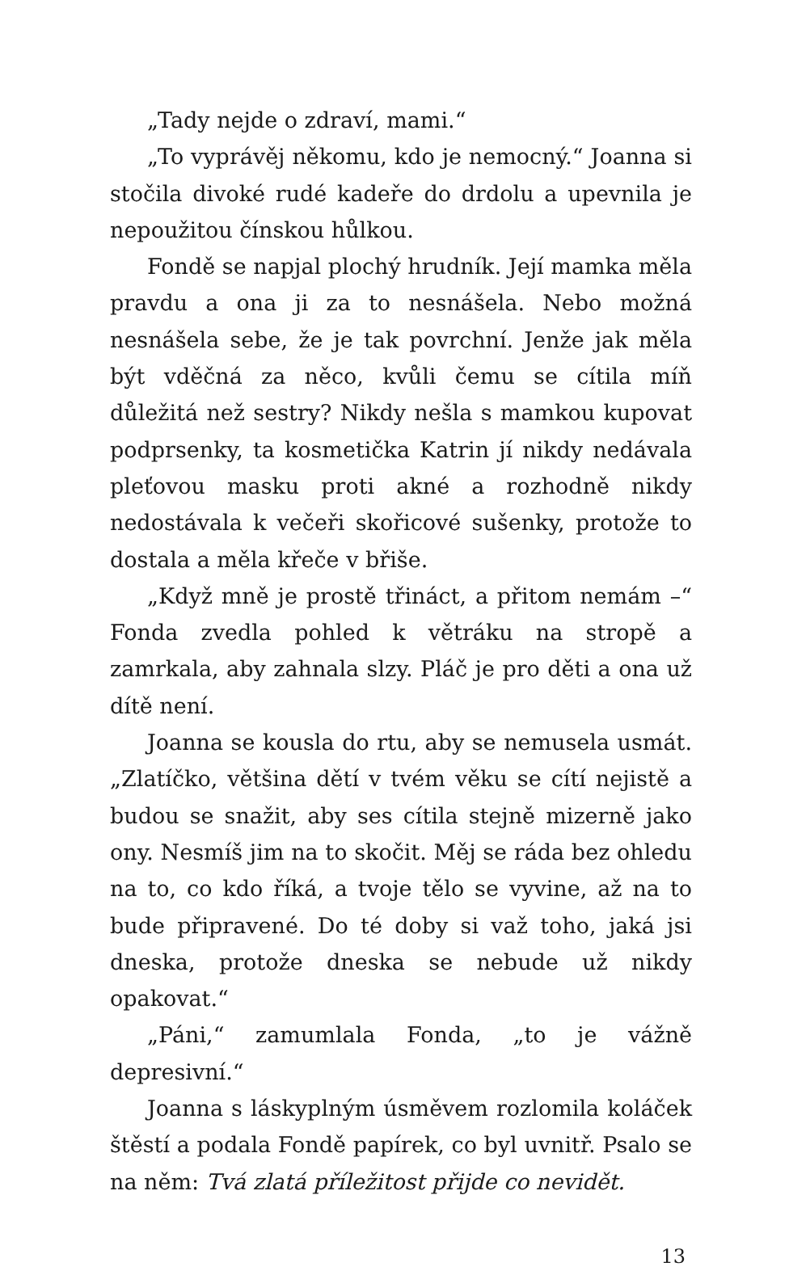„Tady nejde o zdraví, mami.“
„To vyprávěj někomu, kdo je nemocný.“ Joanna si stočila divoké rudé kadeře do drdolu a upevnila je nepoužitou čínskou hůlkou.
Fondě se napjal plochý hrudník. Její mamka měla pravdu a ona ji za to nesnášela. Nebo možná nesnášela sebe, že je tak povrchní. Jenže jak měla být vděčná za něco, kvůli čemu se cítila míň důležitá než sestry? Nikdy nešla s mamkou kupovat podprsenky, ta kosmetička Katrin jí nikdy nedávala pleťovou masku proti akné a rozhodně nikdy nedostávala k večeři skořicové sušenky, protože to dostala a měla křeče v břiše.
„Když mně je prostě třináct, a přitom nemám –“ Fonda zvedla pohled k větráku na stropě a zamrkala, aby zahnala slzy. Pláč je pro děti a ona už dítě není.
Joanna se kousla do rtu, aby se nemusela usmát. „Zlatíčko, většina dětí v tvém věku se cítí nejistě a budou se snažit, aby ses cítila stejně mizerně jako ony. Nesmíš jim na to skočit. Měj se ráda bez ohledu na to, co kdo říká, a tvoje tělo se vyvine, až na to bude připravené. Do té doby si važ toho, jaká jsi dneska, protože dneska se nebude už nikdy opakovat.“
„Páni,“ zamumlala Fonda, „to je vážně depresivní.“
Joanna s láskyplným úsměvem rozlomila koláček štěstí a podala Fondě papírek, co byl uvnitř. Psalo se na něm: Tvá zlatá příležitost přijde co nevidět.
13